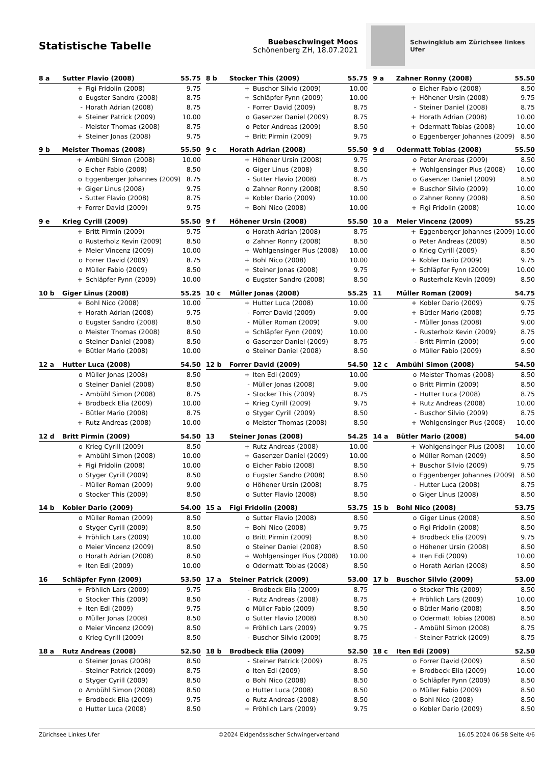Statistische Tabelle
Buebeschwinget Moos
Schönenberg ZH, 18.07.2021
Schwingklub am Zürichsee linkes Ufer
| 8 a | Sutter Flavio (2008) | | 55.75 |
| --- | --- | --- | --- |
| | + | Figi Fridolin (2008) | 9.75 |
| | o | Eugster Sandro (2008) | 8.75 |
| | - | Horath Adrian (2008) | 8.75 |
| | + | Steiner Patrick (2009) | 10.00 |
| | - | Meister Thomas (2008) | 8.75 |
| | + | Steiner Jonas (2008) | 9.75 |
| 8 b | Stocker This (2009) | | 55.75 |
| --- | --- | --- | --- |
| | + | Buschor Silvio (2009) | 10.00 |
| | + | Schläpfer Fynn (2009) | 10.00 |
| | - | Forrer David (2009) | 8.75 |
| | o | Gasenzer Daniel (2009) | 8.75 |
| | o | Peter Andreas (2009) | 8.50 |
| | + | Britt Pirmin (2009) | 9.75 |
| 9 a | Zahner Ronny (2008) | | 55.50 |
| --- | --- | --- | --- |
| | o | Eicher Fabio (2008) | 8.50 |
| | + | Höhener Ursin (2008) | 9.75 |
| | - | Steiner Daniel (2008) | 8.75 |
| | + | Horath Adrian (2008) | 10.00 |
| | + | Odermatt Tobias (2008) | 10.00 |
| | o | Eggenberger Johannes (2009) | 8.50 |
| 9 b | Meister Thomas (2008) | | 55.50 |
| --- | --- | --- | --- |
| | + | Ambühl Simon (2008) | 10.00 |
| | o | Eicher Fabio (2008) | 8.50 |
| | o | Eggenberger Johannes (2009) | 8.75 |
| | + | Giger Linus (2008) | 9.75 |
| | - | Sutter Flavio (2008) | 8.75 |
| | + | Forrer David (2009) | 9.75 |
| 9 c | Horath Adrian (2008) | | 55.50 |
| --- | --- | --- | --- |
| | + | Höhener Ursin (2008) | 9.75 |
| | o | Giger Linus (2008) | 8.50 |
| | - | Sutter Flavio (2008) | 8.75 |
| | o | Zahner Ronny (2008) | 8.50 |
| | + | Kobler Dario (2009) | 10.00 |
| | + | Bohl Nico (2008) | 10.00 |
| 9 d | Odermatt Tobias (2008) | | 55.50 |
| --- | --- | --- | --- |
| | o | Peter Andreas (2009) | 8.50 |
| | + | Wohlgensinger Pius (2008) | 10.00 |
| | o | Gasenzer Daniel (2009) | 8.50 |
| | + | Buschor Silvio (2009) | 10.00 |
| | o | Zahner Ronny (2008) | 8.50 |
| | + | Figi Fridolin (2008) | 10.00 |
| 9 e | Krieg Cyrill (2009) | | 55.50 |
| --- | --- | --- | --- |
| | + | Britt Pirmin (2009) | 9.75 |
| | o | Rusterholz Kevin (2009) | 8.50 |
| | + | Meier Vincenz (2009) | 10.00 |
| | o | Forrer David (2009) | 8.75 |
| | o | Müller Fabio (2009) | 8.50 |
| | + | Schläpfer Fynn (2009) | 10.00 |
| 9 f | Höhener Ursin (2008) | | 55.50 |
| --- | --- | --- | --- |
| | o | Horath Adrian (2008) | 8.75 |
| | o | Zahner Ronny (2008) | 8.50 |
| | + | Wohlgensinger Pius (2008) | 10.00 |
| | + | Bohl Nico (2008) | 10.00 |
| | + | Steiner Jonas (2008) | 9.75 |
| | o | Eugster Sandro (2008) | 8.50 |
| 10 a | Meier Vincenz (2009) | | 55.25 |
| --- | --- | --- | --- |
| | + | Eggenberger Johannes (2009) | 10.00 |
| | o | Peter Andreas (2009) | 8.50 |
| | o | Krieg Cyrill (2009) | 8.50 |
| | + | Kobler Dario (2009) | 9.75 |
| | + | Schläpfer Fynn (2009) | 10.00 |
| | o | Rusterholz Kevin (2009) | 8.50 |
| 10 b | Giger Linus (2008) | | 55.25 |
| --- | --- | --- | --- |
| | + | Bohl Nico (2008) | 10.00 |
| | + | Horath Adrian (2008) | 9.75 |
| | o | Eugster Sandro (2008) | 8.50 |
| | o | Meister Thomas (2008) | 8.50 |
| | o | Steiner Daniel (2008) | 8.50 |
| | + | Bütler Mario (2008) | 10.00 |
| 10 c | Müller Jonas (2008) | | 55.25 |
| --- | --- | --- | --- |
| | + | Hutter Luca (2008) | 10.00 |
| | - | Forrer David (2009) | 9.00 |
| | - | Müller Roman (2009) | 9.00 |
| | + | Schläpfer Fynn (2009) | 10.00 |
| | o | Gasenzer Daniel (2009) | 8.75 |
| | o | Steiner Daniel (2008) | 8.50 |
| 11 | Müller Roman (2009) | | 54.75 |
| --- | --- | --- | --- |
| | + | Kobler Dario (2009) | 9.75 |
| | + | Bütler Mario (2008) | 9.75 |
| | - | Müller Jonas (2008) | 9.00 |
| | - | Rusterholz Kevin (2009) | 8.75 |
| | - | Britt Pirmin (2009) | 9.00 |
| | o | Müller Fabio (2009) | 8.50 |
| 12 a | Hutter Luca (2008) | | 54.50 |
| --- | --- | --- | --- |
| | o | Müller Jonas (2008) | 8.50 |
| | o | Steiner Daniel (2008) | 8.50 |
| | - | Ambühl Simon (2008) | 8.75 |
| | + | Brodbeck Elia (2009) | 10.00 |
| | - | Bütler Mario (2008) | 8.75 |
| | + | Rutz Andreas (2008) | 10.00 |
| 12 b | Forrer David (2009) | | 54.50 |
| --- | --- | --- | --- |
| | + | Iten Edi (2009) | 10.00 |
| | - | Müller Jonas (2008) | 9.00 |
| | - | Stocker This (2009) | 8.75 |
| | + | Krieg Cyrill (2009) | 9.75 |
| | o | Styger Cyrill (2009) | 8.50 |
| | o | Meister Thomas (2008) | 8.50 |
| 12 c | Ambühl Simon (2008) | | 54.50 |
| --- | --- | --- | --- |
| | o | Meister Thomas (2008) | 8.50 |
| | o | Britt Pirmin (2009) | 8.50 |
| | - | Hutter Luca (2008) | 8.75 |
| | + | Rutz Andreas (2008) | 10.00 |
| | - | Buschor Silvio (2009) | 8.75 |
| | + | Wohlgensinger Pius (2008) | 10.00 |
| 12 d | Britt Pirmin (2009) | | 54.50 |
| --- | --- | --- | --- |
| | o | Krieg Cyrill (2009) | 8.50 |
| | + | Ambühl Simon (2008) | 10.00 |
| | + | Figi Fridolin (2008) | 10.00 |
| | o | Styger Cyrill (2009) | 8.50 |
| | - | Müller Roman (2009) | 9.00 |
| | o | Stocker This (2009) | 8.50 |
| 13 | Steiner Jonas (2008) | | 54.25 |
| --- | --- | --- | --- |
| | + | Rutz Andreas (2008) | 10.00 |
| | + | Gasenzer Daniel (2009) | 10.00 |
| | o | Eicher Fabio (2008) | 8.50 |
| | o | Eugster Sandro (2008) | 8.50 |
| | o | Höhener Ursin (2008) | 8.75 |
| | o | Sutter Flavio (2008) | 8.50 |
| 14 a | Bütler Mario (2008) | | 54.00 |
| --- | --- | --- | --- |
| | + | Wohlgensinger Pius (2008) | 10.00 |
| | o | Müller Roman (2009) | 8.50 |
| | + | Buschor Silvio (2009) | 9.75 |
| | o | Eggenberger Johannes (2009) | 8.50 |
| | - | Hutter Luca (2008) | 8.75 |
| | o | Giger Linus (2008) | 8.50 |
| 14 b | Kobler Dario (2009) | | 54.00 |
| --- | --- | --- | --- |
| | o | Müller Roman (2009) | 8.50 |
| | o | Styger Cyrill (2009) | 8.50 |
| | + | Fröhlich Lars (2009) | 10.00 |
| | o | Meier Vincenz (2009) | 8.50 |
| | o | Horath Adrian (2008) | 8.50 |
| | + | Iten Edi (2009) | 10.00 |
| 15 a | Figi Fridolin (2008) | | 53.75 |
| --- | --- | --- | --- |
| | o | Sutter Flavio (2008) | 8.50 |
| | + | Bohl Nico (2008) | 9.75 |
| | o | Britt Pirmin (2009) | 8.50 |
| | o | Steiner Daniel (2008) | 8.50 |
| | + | Wohlgensinger Pius (2008) | 10.00 |
| | o | Odermatt Tobias (2008) | 8.50 |
| 15 b | Bohl Nico (2008) | | 53.75 |
| --- | --- | --- | --- |
| | o | Giger Linus (2008) | 8.50 |
| | o | Figi Fridolin (2008) | 8.50 |
| | + | Brodbeck Elia (2009) | 9.75 |
| | o | Höhener Ursin (2008) | 8.50 |
| | + | Iten Edi (2009) | 10.00 |
| | o | Horath Adrian (2008) | 8.50 |
| 16 | Schläpfer Fynn (2009) | | 53.50 |
| --- | --- | --- | --- |
| | + | Fröhlich Lars (2009) | 9.75 |
| | o | Stocker This (2009) | 8.50 |
| | + | Iten Edi (2009) | 9.75 |
| | o | Müller Jonas (2008) | 8.50 |
| | o | Meier Vincenz (2009) | 8.50 |
| | o | Krieg Cyrill (2009) | 8.50 |
| 17 a | Steiner Patrick (2009) | | 53.00 |
| --- | --- | --- | --- |
| | - | Brodbeck Elia (2009) | 8.75 |
| | - | Rutz Andreas (2008) | 8.75 |
| | o | Müller Fabio (2009) | 8.50 |
| | o | Sutter Flavio (2008) | 8.50 |
| | + | Fröhlich Lars (2009) | 9.75 |
| | - | Buschor Silvio (2009) | 8.75 |
| 17 b | Buschor Silvio (2009) | | 53.00 |
| --- | --- | --- | --- |
| | o | Stocker This (2009) | 8.50 |
| | + | Fröhlich Lars (2009) | 10.00 |
| | o | Bütler Mario (2008) | 8.50 |
| | o | Odermatt Tobias (2008) | 8.50 |
| | - | Ambühl Simon (2008) | 8.75 |
| | - | Steiner Patrick (2009) | 8.75 |
| 18 a | Rutz Andreas (2008) | | 52.50 |
| --- | --- | --- | --- |
| | o | Steiner Jonas (2008) | 8.50 |
| | - | Steiner Patrick (2009) | 8.75 |
| | o | Styger Cyrill (2009) | 8.50 |
| | o | Ambühl Simon (2008) | 8.50 |
| | + | Brodbeck Elia (2009) | 9.75 |
| | o | Hutter Luca (2008) | 8.50 |
| 18 b | Brodbeck Elia (2009) | | 52.50 |
| --- | --- | --- | --- |
| | - | Steiner Patrick (2009) | 8.75 |
| | o | Iten Edi (2009) | 8.50 |
| | o | Bohl Nico (2008) | 8.50 |
| | o | Hutter Luca (2008) | 8.50 |
| | o | Rutz Andreas (2008) | 8.50 |
| | + | Fröhlich Lars (2009) | 9.75 |
| 18 c | Iten Edi (2009) | | 52.50 |
| --- | --- | --- | --- |
| | o | Forrer David (2009) | 8.50 |
| | + | Brodbeck Elia (2009) | 10.00 |
| | o | Schläpfer Fynn (2009) | 8.50 |
| | o | Müller Fabio (2009) | 8.50 |
| | o | Bohl Nico (2008) | 8.50 |
| | o | Kobler Dario (2009) | 8.50 |
Zürichsee Linkes Ufer ©2024 Eidgenössischer Schwingerverband 16.05.2024 06:58 Seite 4/6